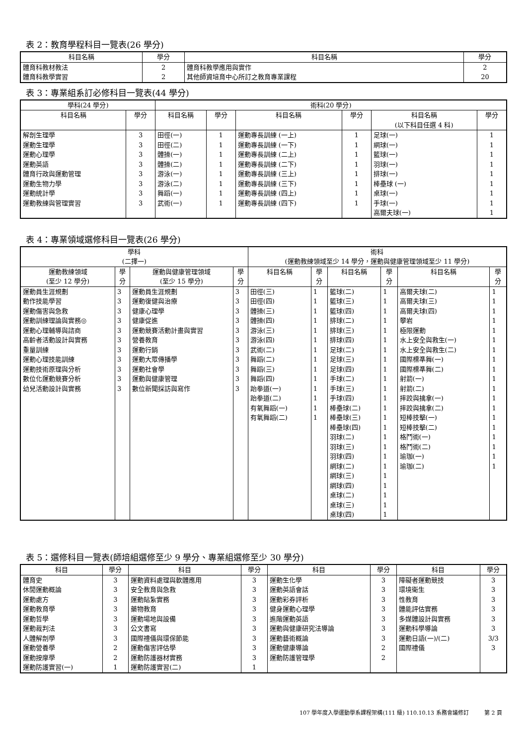表 2：教育學程科目一覽表(26 學分)
| 科目名稱 | 學分 | 科目名稱 | 學分 |
| --- | --- | --- | --- |
| 體育科教材教法 體育科教學實習 | 2 2 | 體育科教學應用與實作 其他師資培育中心所訂之教育專業課程 | 2 20 |
表 3：專業組系訂必修科目一覽表(44 學分)
| 學科(24 學分) | | 術科(20 學分) | | | | | |
| --- | --- | --- | --- | --- | --- | --- | --- |
| 科目名稱 | 學分 | 科目名稱 | 學分 | 科目名稱 | 學分 | 科目名稱 (以下科目任選 4 科) | 學分 |
| 解剖生理學 運動生理學 運動心理學 運動英語 體育行政與運動管理 運動生物力學 運動統計學 運動教練與管理實習 | 3 3 3 3 3 3 3 3 | 田徑(一) 田徑(二) 體操(一) 體操(二) 游泳(一) 游泳(二) 舞蹈(一) 武術(一) | 1 1 1 1 1 1 1 1 | 運動專長訓練 (一上) 運動專長訓練 (一下) 運動專長訓練 (二上) 運動專長訓練 (二下) 運動專長訓練 (三上) 運動專長訓練 (三下) 運動專長訓練 (四上) 運動專長訓練 (四下) | 1 1 1 1 1 1 1 1 | 足球(一) 網球(一) 籃球(一) 羽球(一) 排球(一) 棒壘球 (一) 桌球(一) 手球(一) 高爾夫球(一) | 1 1 1 1 1 1 1 1 1 |
表 4：專業領域選修科目一覽表(26 學分)
| 學科 (二擇一) | | | | 術科 (運動教練領域至少 14 學分，運動與健康管理領域至少 11 學分) | | | | | |
| --- | --- | --- | --- | --- | --- | --- | --- | --- | --- |
| 運動教練領域 (至少 12 學分) | 學 分 | 運動與健康管理領域 (至少 15 學分) | 學 分 | 科目名稱 | 學 分 | 科目名稱 | 學 分 | 科目名稱 | 學 分 |
| 運動員生涯規劃 動作技能學習 運動傷害與急救 運動訓練理論與實務◎ 運動心理輔導與諮商 高齡者活動設計與實務 重量訓練 運動心理技能訓練 運動技術原理與分析 數位化運動競賽分析 幼兒活動設計與實務 | 3 3 3 3 3 3 3 3 3 3 3 | 運動員生涯規劃 運動復健與治療 健康心理學 健康促進 運動競賽活動計畫與實習 營養教育 運動行銷 運動大眾傳播學 運動社會學 運動與健康管理 數位新聞採訪與寫作 | 3 3 3 3 3 3 3 3 3 3 3 | 田徑(三) 田徑(四) 體操(三) 體操(四) 游泳(三) 游泳(四) 武術(二) 舞蹈(二) 舞蹈(三) 舞蹈(四) 跆拳道(一) 跆拳道(二) 有氧舞蹈(一) 有氧舞蹈(二) | 1 1 1 1 1 1 1 1 1 1 1 1 1 1 | 籃球(二) 籃球(三) 籃球(四) 排球(二) 排球(三) 排球(四) 足球(二) 足球(三) 足球(四) 手球(二) 手球(三) 手球(四) 棒壘球(二) 棒壘球(三) 棒壘球(四) 羽球(二) 羽球(三) 羽球(四) 網球(二) 網球(三) 網球(四) 桌球(二) 桌球(三) 桌球(四) | 1 1 1 1 1 1 1 1 1 1 1 1 1 1 1 1 1 1 1 1 1 1 1 1 | 高爾夫球(二) 高爾夫球(三) 高爾夫球(四) 攀岩 極限運動 水上安全與救生(一) 水上安全與救生(二) 國際標準舞(一) 國際標準舞(二) 射箭(一) 射箭(二) 摔跤與擒拿(一) 摔跤與擒拿(二) 短棒技擊(一) 短棒技擊(二) 格鬥術(一) 格鬥術(二) 瑜珈(一) 瑜珈(二) | 1 1 1 1 1 1 1 1 1 1 1 1 1 1 1 1 1 1 1 |
表 5：選修科目一覽表(師培組選修至少 9 學分、專業組選修至少 30 學分)
| 科目 | 學分 | 科目 | 學分 | 科目 | 學分 | 科目 | 學分 |
| --- | --- | --- | --- | --- | --- | --- | --- |
| 體育史 休閒運動概論 運動處方 運動教育學 運動哲學 運動裁判法 人體解剖學 運動營養學 運動按摩學 運動防護實習(一) | 3 3 3 3 3 3 3 2 2 1 | 運動資料處理與軟體應用 安全教育與急救 運動貼紮實務 藥物教育 運動場地與設備 公文書寫 國際禮儀與環保節能 運動傷害評估學 運動防護器材實務 運動防護實習(二) | 3 3 3 3 3 3 3 3 3 1 | 運動生化學 運動英語會話 運動彩券評析 健身運動心理學 進階運動英語 運動與健康研究法導論 運動藝術概論 運動健康導論 運動防護管理學 | 3 3 3 3 3 3 3 2 2 | 障礙者運動競技 環境衛生 性教育 體能評估實務 多媒體設計與實務 運動科學導論 運動日語(一)/(二) 國際禮儀 | 3 3 3 3 3 3 3/3 3 |
107 學年度入學運動學系課程架構(111 級) 110.10.13 系務會議修訂 第 2 頁